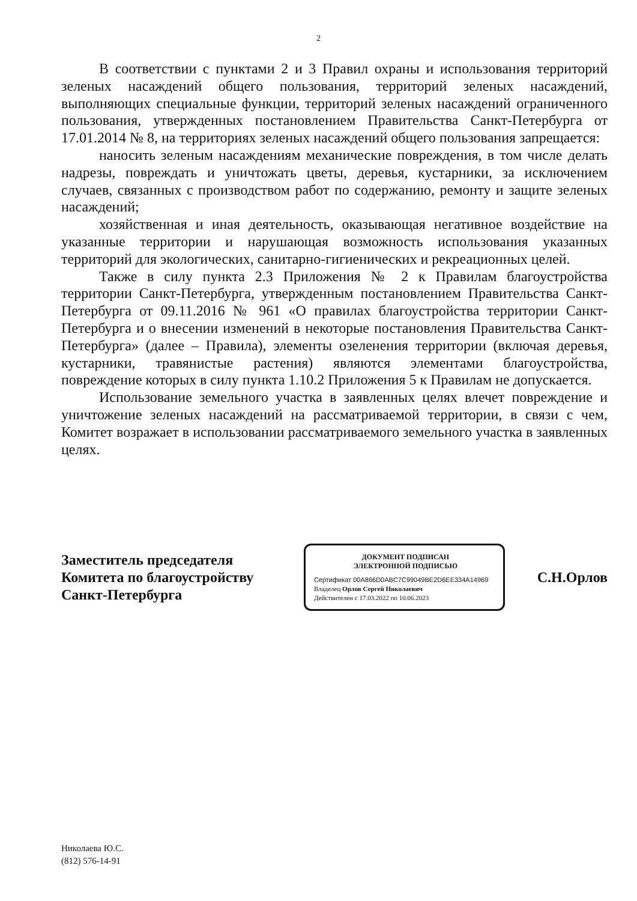2
В соответствии с пунктами 2 и 3 Правил охраны и использования территорий зеленых насаждений общего пользования, территорий зеленых насаждений, выполняющих специальные функции, территорий зеленых насаждений ограниченного пользования, утвержденных постановлением Правительства Санкт-Петербурга от 17.01.2014 № 8, на территориях зеленых насаждений общего пользования запрещается:
наносить зеленым насаждениям механические повреждения, в том числе делать надрезы, повреждать и уничтожать цветы, деревья, кустарники, за исключением случаев, связанных с производством работ по содержанию, ремонту и защите зеленых насаждений;
хозяйственная и иная деятельность, оказывающая негативное воздействие на указанные территории и нарушающая возможность использования указанных территорий для экологических, санитарно-гигиенических и рекреационных целей.
Также в силу пункта 2.3 Приложения № 2 к Правилам благоустройства территории Санкт-Петербурга, утвержденным постановлением Правительства Санкт-Петербурга от 09.11.2016 № 961 «О правилах благоустройства территории Санкт-Петербурга и о внесении изменений в некоторые постановления Правительства Санкт-Петербурга» (далее – Правила), элементы озеленения территории (включая деревья, кустарники, травянистые растения) являются элементами благоустройства, повреждение которых в силу пункта 1.10.2 Приложения 5 к Правилам не допускается.
Использование земельного участка в заявленных целях влечет повреждение и уничтожение зеленых насаждений на рассматриваемой территории, в связи с чем, Комитет возражает в использовании рассматриваемого земельного участка в заявленных целях.
Заместитель председателя Комитета по благоустройству Санкт-Петербурга
ДОКУМЕНТ ПОДПИСАН
ЭЛЕКТРОННОЙ ПОДПИСЬЮ
Сертификат 00A866D0ABC7C99049BE2D6EE334A14969
Владелец Орлов Сергей Николаевич
Действителен с 17.03.2022 по 10.06.2023
С.Н.Орлов
Николаева Ю.С.
(812) 576-14-91